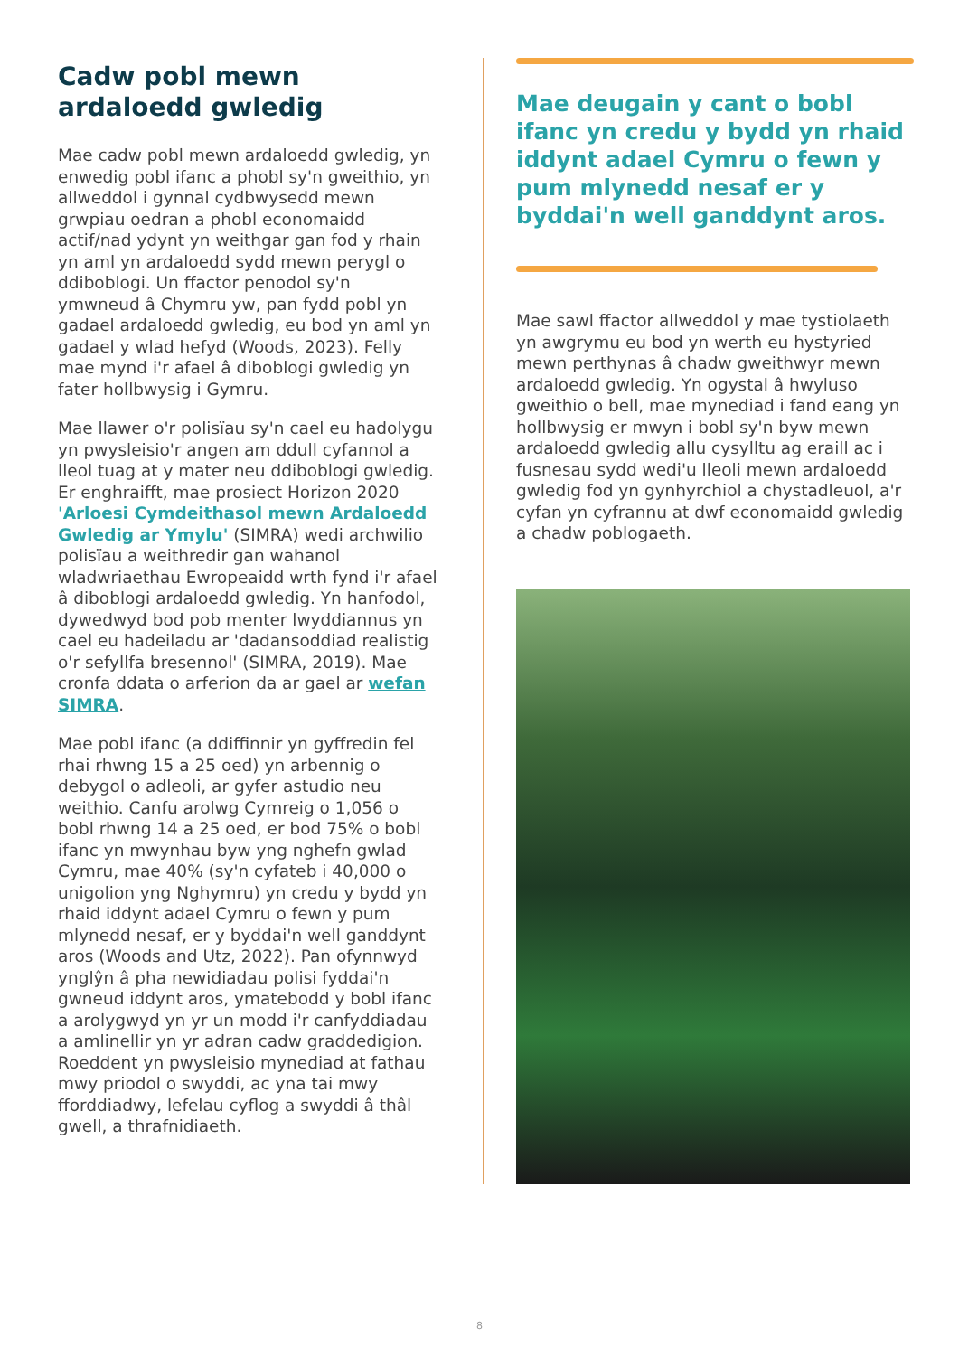Cadw pobl mewn ardaloedd gwledig
Mae cadw pobl mewn ardaloedd gwledig, yn enwedig pobl ifanc a phobl sy'n gweithio, yn allweddol i gynnal cydbwysedd mewn grwpiau oedran a phobl economaidd actif/nad ydynt yn weithgar gan fod y rhain yn aml yn ardaloedd sydd mewn perygl o ddiboblogi. Un ffactor penodol sy'n ymwneud â Chymru yw, pan fydd pobl yn gadael ardaloedd gwledig, eu bod yn aml yn gadael y wlad hefyd (Woods, 2023). Felly mae mynd i'r afael â diboblogi gwledig yn fater hollbwysig i Gymru.
Mae llawer o'r polisïau sy'n cael eu hadolygu yn pwysleisio'r angen am ddull cyfannol a lleol tuag at y mater neu ddiboblogi gwledig. Er enghraifft, mae prosiect Horizon 2020 'Arloesi Cymdeithasol mewn Ardaloedd Gwledig ar Ymylu' (SIMRA) wedi archwilio polisïau a weithredir gan wahanol wladwriaethau Ewropeaidd wrth fynd i'r afael â diboblogi ardaloedd gwledig. Yn hanfodol, dywedwyd bod pob menter lwyddiannus yn cael eu hadeiladu ar 'dadansoddiad realistig o'r sefyllfa bresennol' (SIMRA, 2019). Mae cronfa ddata o arferion da ar gael ar wefan SIMRA.
Mae pobl ifanc (a ddiffinnir yn gyffredin fel rhai rhwng 15 a 25 oed) yn arbennig o debygol o adleoli, ar gyfer astudio neu weithio. Canfu arolwg Cymreig o 1,056 o bobl rhwng 14 a 25 oed, er bod 75% o bobl ifanc yn mwynhau byw yng nghefn gwlad Cymru, mae 40% (sy'n cyfateb i 40,000 o unigolion yng Nghymru) yn credu y bydd yn rhaid iddynt adael Cymru o fewn y pum mlynedd nesaf, er y byddai'n well ganddynt aros (Woods and Utz, 2022). Pan ofynnwyd ynglŷn â pha newidiadau polisi fyddai'n gwneud iddynt aros, ymatebodd y bobl ifanc a arolygwyd yn yr un modd i'r canfyddiadau a amlinellir yn yr adran cadw graddedigion. Roeddent yn pwysleisio mynediad at fathau mwy priodol o swyddi, ac yna tai mwy fforddiadwy, lefelau cyflog a swyddi â thâl gwell, a thrafnidiaeth.
Mae deugain y cant o bobl ifanc yn credu y bydd yn rhaid iddynt adael Cymru o fewn y pum mlynedd nesaf er y byddai'n well ganddynt aros.
Mae sawl ffactor allweddol y mae tystiolaeth yn awgrymu eu bod yn werth eu hystyried mewn perthynas â chadw gweithwyr mewn ardaloedd gwledig. Yn ogystal â hwyluso gweithio o bell, mae mynediad i fand eang yn hollbwysig er mwyn i bobl sy'n byw mewn ardaloedd gwledig allu cysylltu ag eraill ac i fusnesau sydd wedi'u lleoli mewn ardaloedd gwledig fod yn gynhyrchiol a chystadleuol, a'r cyfan yn cyfrannu at dwf economaidd gwledig a chadw poblogaeth.
8